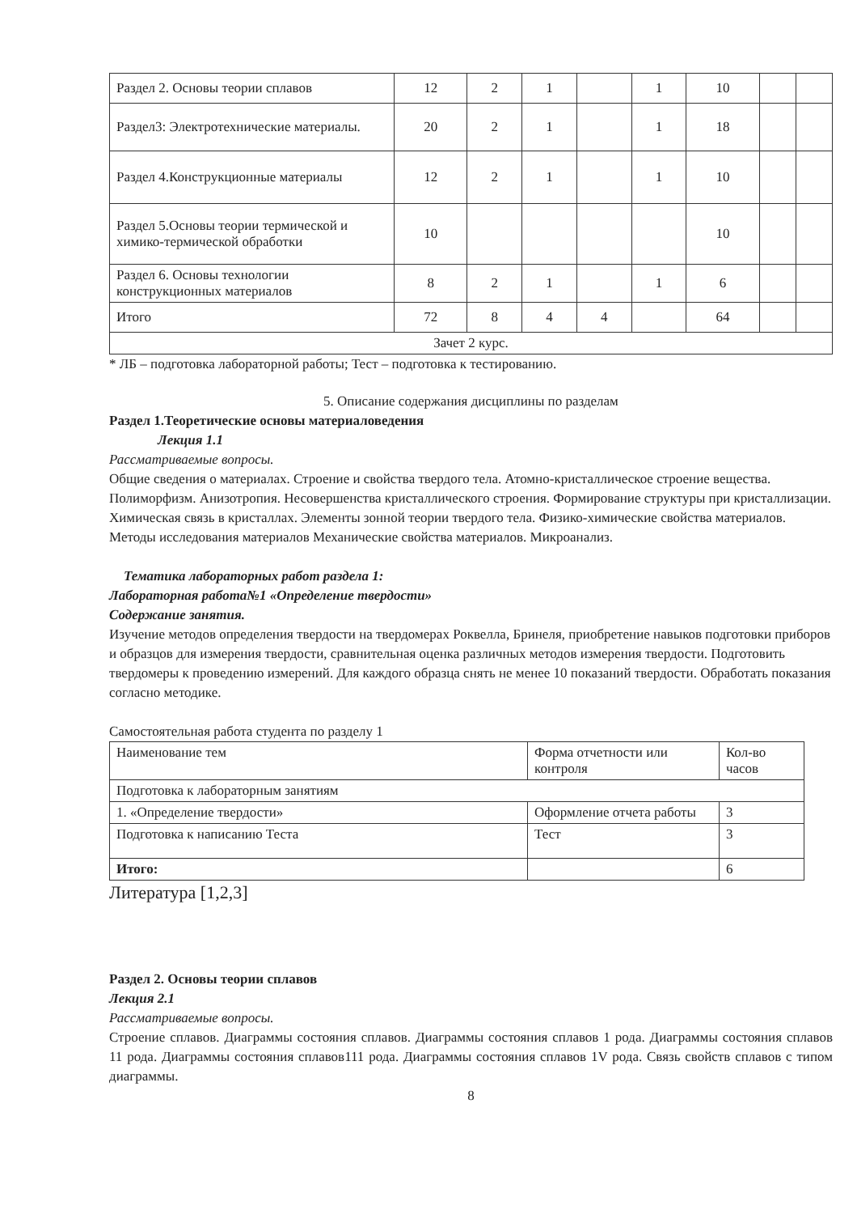| Раздел 2. Основы теории сплавов | 12 | 2 | 1 | | 1 | 10 | | |
| Раздел3: Электротехнические материалы. | 20 | 2 | 1 | | 1 | 18 | | |
| Раздел 4.Конструкционные материалы | 12 | 2 | 1 | | 1 | 10 | | |
| Раздел 5.Основы теории термической и химико-термической обработки | 10 | | | | | 10 | | |
| Раздел 6. Основы технологии конструкционных материалов | 8 | 2 | 1 | | 1 | 6 | | |
| Итого | 72 | 8 | 4 | 4 | | 64 | | |
| Зачет 2 курс. | | | | | | | | |
* ЛБ – подготовка лабораторной работы; Тест – подготовка к тестированию.
5. Описание содержания дисциплины по разделам
Раздел 1.Теоретические основы материаловедения
Лекция 1.1
Рассматриваемые вопросы.
Общие сведения о материалах. Строение и свойства твердого тела. Атомно-кристаллическое строение вещества. Полиморфизм. Анизотропия. Несовершенства кристаллического строения. Формирование структуры при кристаллизации. Химическая связь в кристаллах. Элементы зонной теории твердого тела. Физико-химические свойства материалов. Методы исследования материалов Механические свойства материалов. Микроанализ.
Тематика лабораторных работ раздела 1:
Лабораторная работа№1 «Определение твердости»
Содержание занятия.
Изучение методов определения твердости на твердомерах Роквелла, Бринеля, приобретение навыков подготовки приборов и образцов для измерения твердости, сравнительная оценка различных методов измерения твердости. Подготовить твердомеры к проведению измерений. Для каждого образца снять не менее 10 показаний твердости. Обработать показания согласно методике.
Самостоятельная работа студента по разделу 1
| Наименование тем | Форма отчетности или контроля | Кол-во часов |
| --- | --- | --- |
| Подготовка к лабораторным занятиям | | |
| 1. «Определение твердости» | Оформление отчета работы | 3 |
| Подготовка к написанию Теста | Тест | 3 |
| Итого: | | 6 |
Литература [1,2,3]
Раздел 2. Основы теории сплавов
Лекция 2.1
Рассматриваемые вопросы.
Строение сплавов. Диаграммы состояния сплавов. Диаграммы состояния сплавов 1 рода. Диаграммы состояния сплавов 11 рода. Диаграммы состояния сплавов111 рода. Диаграммы состояния сплавов 1V рода. Связь свойств сплавов с типом диаграммы.
8